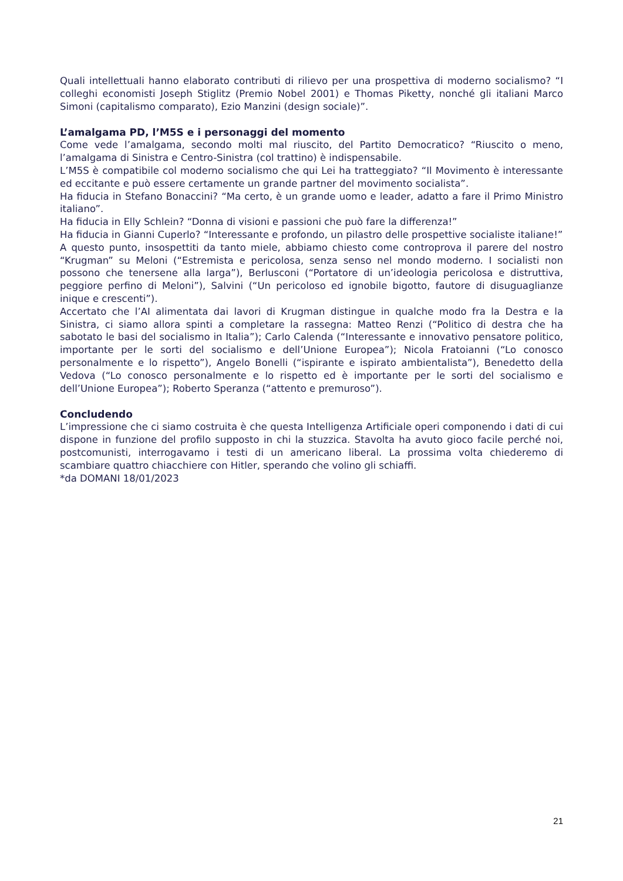Quali intellettuali hanno elaborato contributi di rilievo per una prospettiva di moderno socialismo? “I colleghi economisti Joseph Stiglitz (Premio Nobel 2001) e Thomas Piketty, nonché gli italiani Marco Simoni (capitalismo comparato), Ezio Manzini (design sociale)”.
L’amalgama PD, l’M5S e i personaggi del momento
Come vede l’amalgama, secondo molti mal riuscito, del Partito Democratico? “Riuscito o meno, l’amalgama di Sinistra e Centro-Sinistra (col trattino) è indispensabile.
L’M5S è compatibile col moderno socialismo che qui Lei ha tratteggiato? “Il Movimento è interessante ed eccitante e può essere certamente un grande partner del movimento socialista”.
Ha fiducia in Stefano Bonaccini? “Ma certo, è un grande uomo e leader, adatto a fare il Primo Ministro italiano”.
Ha fiducia in Elly Schlein? “Donna di visioni e passioni che può fare la differenza!”
Ha fiducia in Gianni Cuperlo? “Interessante e profondo, un pilastro delle prospettive socialiste italiane!”
A questo punto, insospettiti da tanto miele, abbiamo chiesto come controprova il parere del nostro “Krugman” su Meloni (“Estremista e pericolosa, senza senso nel mondo moderno. I socialisti non possono che tenersene alla larga”), Berlusconi (“Portatore di un’ideologia pericolosa e distruttiva, peggiore perfino di Meloni”), Salvini (“Un pericoloso ed ignobile bigotto, fautore di disuguaglianze inique e crescenti”).
Accertato che l’AI alimentata dai lavori di Krugman distingue in qualche modo fra la Destra e la Sinistra, ci siamo allora spinti a completare la rassegna: Matteo Renzi (“Politico di destra che ha sabotato le basi del socialismo in Italia”); Carlo Calenda (“Interessante e innovativo pensatore politico, importante per le sorti del socialismo e dell’Unione Europea”); Nicola Fratoianni (“Lo conosco personalmente e lo rispetto”), Angelo Bonelli (“ispirante e ispirato ambientalista”), Benedetto della Vedova (“Lo conosco personalmente e lo rispetto ed è importante per le sorti del socialismo e dell’Unione Europea”); Roberto Speranza (“attento e premuroso”).
Concludendo
L’impressione che ci siamo costruita è che questa Intelligenza Artificiale operi componendo i dati di cui dispone in funzione del profilo supposto in chi la stuzzica. Stavolta ha avuto gioco facile perché noi, postcomunisti, interrogavamo i testi di un americano liberal. La prossima volta chiederemo di scambiare quattro chiacchiere con Hitler, sperando che volino gli schiaffi.
*da DOMANI 18/01/2023
21